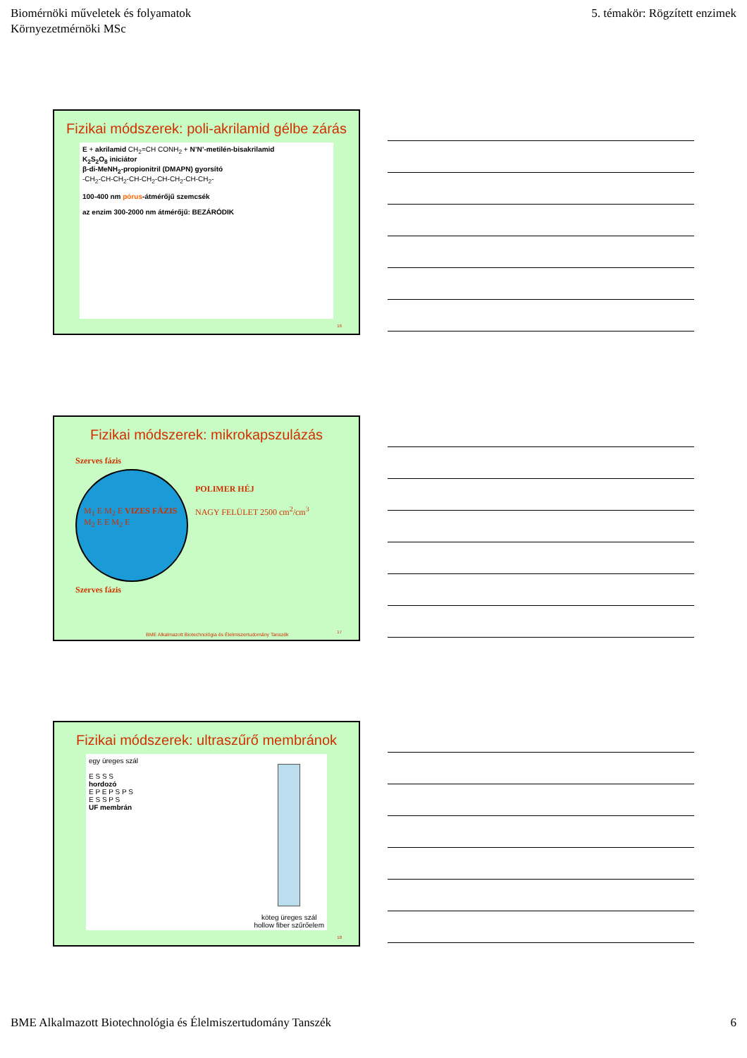Biomérnöki műveletek és folyamatok
Környezetmérnöki MSc
5. témakör: Rögzített enzimek
Fizikai módszerek: poli-akrilamid gélbe zárás
E + akrilamid CH<sub>2</sub>=CH CONH<sub>2</sub> + N’N’-metilén-bisakrilamid
K<sub>2</sub>S<sub>2</sub>O<sub>8</sub> iniciátor
β-di-MeNH<sub>2</sub>-propionitril (DMAPN) gyorsító
-CH<sub>2</sub>-CH-CH<sub>2</sub>-CH-CH<sub>2</sub>-CH-CH<sub>2</sub>-CH-CH<sub>2</sub>-
100-400 nm pórus-átmérőjű szemcsék
az enzim 300-2000 nm átmérőjű: BEZÁRÓDIK
16
Fizikai módszerek: mikrokapszulázás
Szerves fázis
M<sub>1</sub> E M<sub>2</sub> E VIZES FÁZIS M<sub>2</sub> E E M<sub>2</sub> E
Szerves fázis
POLIMER HÉJ
NAGY FELÜLET 2500 cm<sup>2</sup>/cm<sup>3</sup>
BME Alkalmazott Biotechnológia és Élelmiszertudomány Tanszék
17
Fizikai módszerek: ultraszűrő membránok
egy üreges szál
E S S S
hordozó
E P E P S P S
E S S P S
UF membrán
köteg üreges szál
hollow fiber szűrőelem
18
BME Alkalmazott Biotechnológia és Élelmiszertudomány Tanszék 6